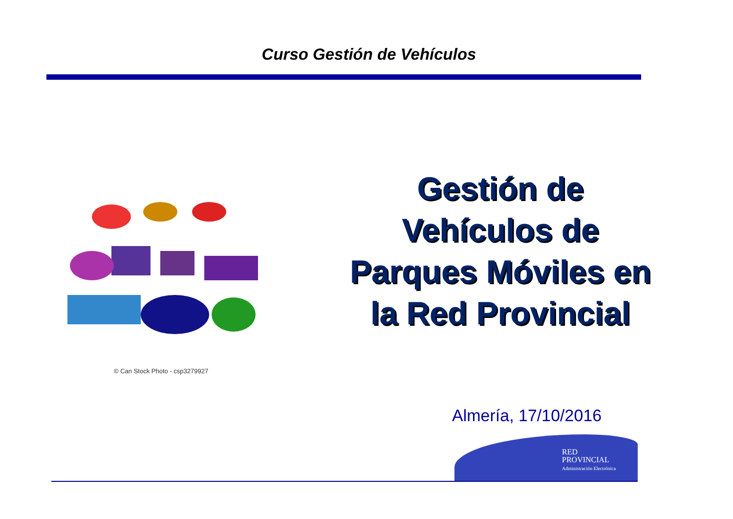Curso Gestión de Vehículos
© Can Stock Photo - csp3279927
Gestión de
Vehículos de
Parques Móviles en
la Red Provincial
Almería, 17/10/2016
RED
PROVINCIAL
Administración Electrónica